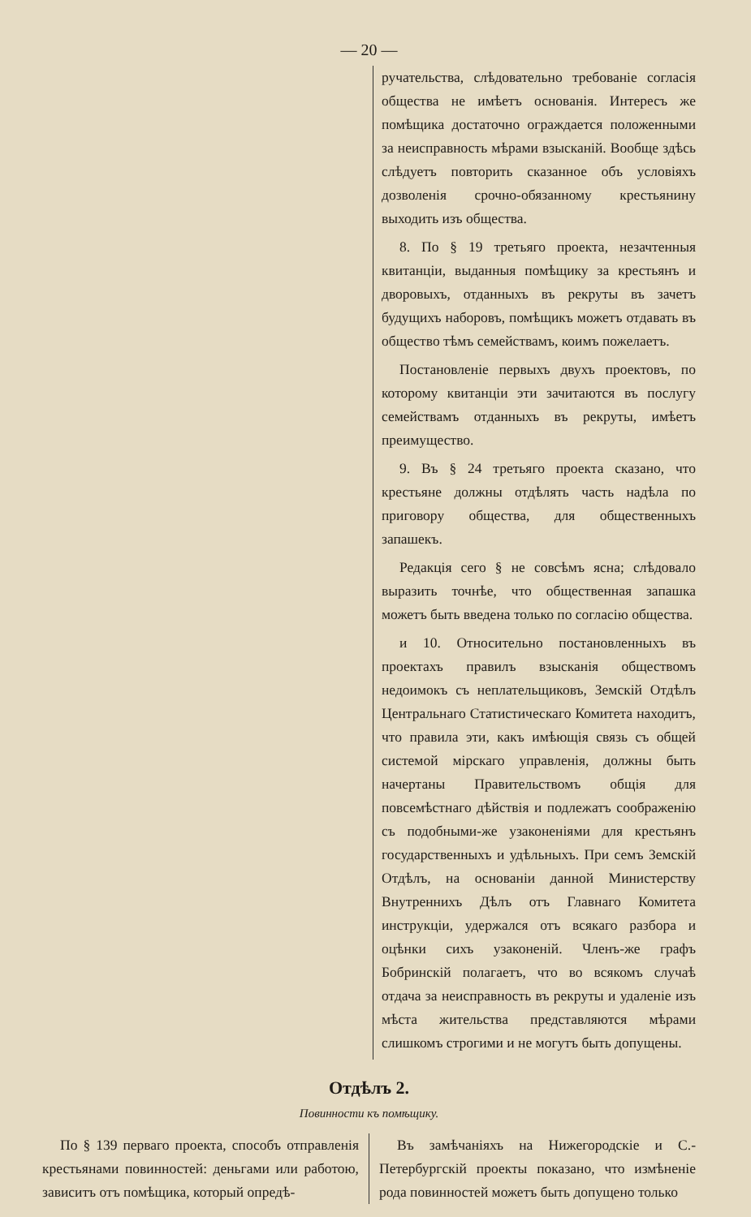— 20 —
ручательства, слѣдовательно требованіе согласія общества не имѣетъ основанія. Интересъ же помѣщика достаточно ограждается положенными за неисправность мѣрами взысканій. Вообще здѣсь слѣдуетъ повторить сказанное объ условіяхъ дозволенія срочно-обязанному крестьянину выходить изъ общества.
8. По § 19 третьяго проекта, незачтенныя квитанціи, выданныя помѣщику за крестьянъ и дворовыхъ, отданныхъ въ рекруты въ зачетъ будущихъ наборовъ, помѣщикъ можетъ отдавать въ общество тѣмъ семействамъ, коимъ пожелаетъ.
Постановленіе первыхъ двухъ проектовъ, по которому квитанціи эти зачитаются въ послугу семействамъ отданныхъ въ рекруты, имѣетъ преимущество.
9. Въ § 24 третьяго проекта сказано, что крестьяне должны отдѣлять часть надѣла по приговору общества, для общественныхъ запашекъ.
Редакція сего § не совсѣмъ ясна; слѣдовало выразить точнѣе, что общественная запашка можетъ быть введена только по согласію общества.
и 10. Относительно постановленныхъ въ проектахъ правилъ взысканія обществомъ недоимокъ съ неплательщиковъ, Земскій Отдѣлъ Центральнаго Статистическаго Комитета находитъ, что правила эти, какъ имѣющія связь съ общей системой мірскаго управленія, должны быть начертаны Правительствомъ общія для повсемѣстнаго дѣйствія и подлежатъ соображенію съ подобными-же узаконеніями для крестьянъ государственныхъ и удѣльныхъ. При семъ Земскій Отдѣлъ, на основаніи данной Министерству Внутреннихъ Дѣлъ отъ Главнаго Комитета инструкціи, удержался отъ всякаго разбора и оцѣнки сихъ узаконеній. Членъ-же графъ Бобринскій полагаетъ, что во всякомъ случаѣ отдача за неисправность въ рекруты и удаленіе изъ мѣста жительства представляются мѣрами слишкомъ строгими и не могутъ быть допущены.
Отдѣлъ 2.
Повинности къ помѣщику.
По § 139 перваго проекта, способъ отправленія крестьянами повинностей: деньгами или работою, зависитъ отъ помѣщика, который опредѣ-
Въ замѣчаніяхъ на Нижегородскіе и С.-Петербургскій проекты показано, что измѣненіе рода повинностей можетъ быть допущено только